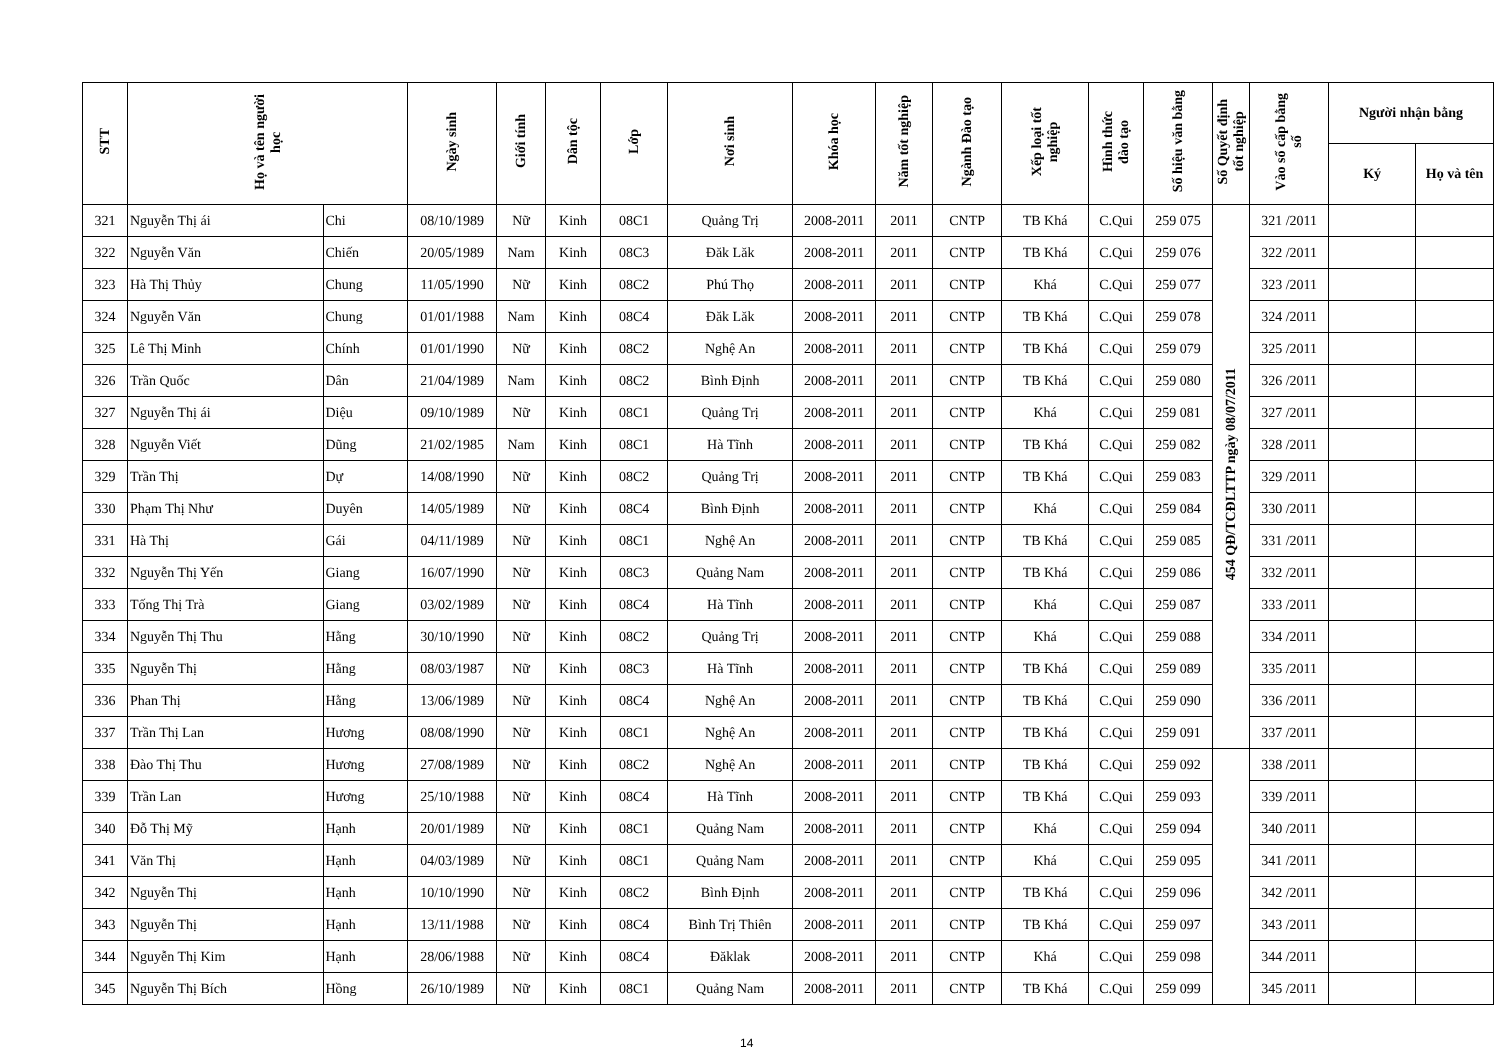| STT | Họ và tên người học | | Ngày sinh | Giới tính | Dân tộc | Lớp | Nơi sinh | Khóa học | Năm tốt nghiệp | Ngành Đào tạo | Xếp loại tốt nghiệp | Hình thức đào tạo | Số hiệu văn bằng | Số Quyết định tốt nghiệp | Vào sổ cấp bằng số | Người nhận bằng | |
| --- | --- | --- | --- | --- | --- | --- | --- | --- | --- | --- | --- | --- | --- | --- | --- | --- | --- |
| | | | | | | | | | | | | | | | | Ký | Họ và tên |
| 321 | Nguyễn Thị ái | Chi | 08/10/1989 | Nữ | Kinh | 08C1 | Quảng Trị | 2008-2011 | 2011 | CNTP | TB Khá | C.Qui | 259 075 | 454 QĐ/TCĐLTTP ngày 08/07/2011 | 321 /2011 | | |
| 322 | Nguyễn Văn | Chiến | 20/05/1989 | Nam | Kinh | 08C3 | Đăk Lăk | 2008-2011 | 2011 | CNTP | TB Khá | C.Qui | 259 076 | | 322 /2011 | | |
| 323 | Hà Thị Thủy | Chung | 11/05/1990 | Nữ | Kinh | 08C2 | Phú Thọ | 2008-2011 | 2011 | CNTP | Khá | C.Qui | 259 077 | | 323 /2011 | | |
| 324 | Nguyễn Văn | Chung | 01/01/1988 | Nam | Kinh | 08C4 | Đăk Lăk | 2008-2011 | 2011 | CNTP | TB Khá | C.Qui | 259 078 | | 324 /2011 | | |
| 325 | Lê Thị Minh | Chính | 01/01/1990 | Nữ | Kinh | 08C2 | Nghệ An | 2008-2011 | 2011 | CNTP | TB Khá | C.Qui | 259 079 | | 325 /2011 | | |
| 326 | Trần Quốc | Dân | 21/04/1989 | Nam | Kinh | 08C2 | Bình Định | 2008-2011 | 2011 | CNTP | TB Khá | C.Qui | 259 080 | | 326 /2011 | | |
| 327 | Nguyễn Thị ái | Diệu | 09/10/1989 | Nữ | Kinh | 08C1 | Quảng Trị | 2008-2011 | 2011 | CNTP | Khá | C.Qui | 259 081 | | 327 /2011 | | |
| 328 | Nguyễn Viết | Dũng | 21/02/1985 | Nam | Kinh | 08C1 | Hà Tĩnh | 2008-2011 | 2011 | CNTP | TB Khá | C.Qui | 259 082 | | 328 /2011 | | |
| 329 | Trần Thị | Dự | 14/08/1990 | Nữ | Kinh | 08C2 | Quảng Trị | 2008-2011 | 2011 | CNTP | TB Khá | C.Qui | 259 083 | | 329 /2011 | | |
| 330 | Phạm Thị Như | Duyên | 14/05/1989 | Nữ | Kinh | 08C4 | Bình Định | 2008-2011 | 2011 | CNTP | Khá | C.Qui | 259 084 | | 330 /2011 | | |
| 331 | Hà Thị | Gái | 04/11/1989 | Nữ | Kinh | 08C1 | Nghệ An | 2008-2011 | 2011 | CNTP | TB Khá | C.Qui | 259 085 | | 331 /2011 | | |
| 332 | Nguyễn Thị Yến | Giang | 16/07/1990 | Nữ | Kinh | 08C3 | Quảng Nam | 2008-2011 | 2011 | CNTP | TB Khá | C.Qui | 259 086 | | 332 /2011 | | |
| 333 | Tống Thị Trà | Giang | 03/02/1989 | Nữ | Kinh | 08C4 | Hà Tĩnh | 2008-2011 | 2011 | CNTP | Khá | C.Qui | 259 087 | | 333 /2011 | | |
| 334 | Nguyễn Thị Thu | Hằng | 30/10/1990 | Nữ | Kinh | 08C2 | Quảng Trị | 2008-2011 | 2011 | CNTP | Khá | C.Qui | 259 088 | | 334 /2011 | | |
| 335 | Nguyễn Thị | Hằng | 08/03/1987 | Nữ | Kinh | 08C3 | Hà Tĩnh | 2008-2011 | 2011 | CNTP | TB Khá | C.Qui | 259 089 | | 335 /2011 | | |
| 336 | Phan Thị | Hằng | 13/06/1989 | Nữ | Kinh | 08C4 | Nghệ An | 2008-2011 | 2011 | CNTP | TB Khá | C.Qui | 259 090 | | 336 /2011 | | |
| 337 | Trần Thị Lan | Hương | 08/08/1990 | Nữ | Kinh | 08C1 | Nghệ An | 2008-2011 | 2011 | CNTP | TB Khá | C.Qui | 259 091 | | 337 /2011 | | |
| 338 | Đào Thị Thu | Hương | 27/08/1989 | Nữ | Kinh | 08C2 | Nghệ An | 2008-2011 | 2011 | CNTP | TB Khá | C.Qui | 259 092 | | 338 /2011 | | |
| 339 | Trần Lan | Hương | 25/10/1988 | Nữ | Kinh | 08C4 | Hà Tĩnh | 2008-2011 | 2011 | CNTP | TB Khá | C.Qui | 259 093 | | 339 /2011 | | |
| 340 | Đỗ Thị Mỹ | Hạnh | 20/01/1989 | Nữ | Kinh | 08C1 | Quảng Nam | 2008-2011 | 2011 | CNTP | Khá | C.Qui | 259 094 | | 340 /2011 | | |
| 341 | Văn Thị | Hạnh | 04/03/1989 | Nữ | Kinh | 08C1 | Quảng Nam | 2008-2011 | 2011 | CNTP | Khá | C.Qui | 259 095 | | 341 /2011 | | |
| 342 | Nguyễn Thị | Hạnh | 10/10/1990 | Nữ | Kinh | 08C2 | Bình Định | 2008-2011 | 2011 | CNTP | TB Khá | C.Qui | 259 096 | | 342 /2011 | | |
| 343 | Nguyễn Thị | Hạnh | 13/11/1988 | Nữ | Kinh | 08C4 | Bình Trị Thiên | 2008-2011 | 2011 | CNTP | TB Khá | C.Qui | 259 097 | | 343 /2011 | | |
| 344 | Nguyễn Thị Kim | Hạnh | 28/06/1988 | Nữ | Kinh | 08C4 | Đăklak | 2008-2011 | 2011 | CNTP | Khá | C.Qui | 259 098 | | 344 /2011 | | |
| 345 | Nguyễn Thị Bích | Hồng | 26/10/1989 | Nữ | Kinh | 08C1 | Quảng Nam | 2008-2011 | 2011 | CNTP | TB Khá | C.Qui | 259 099 | | 345 /2011 | | |
14